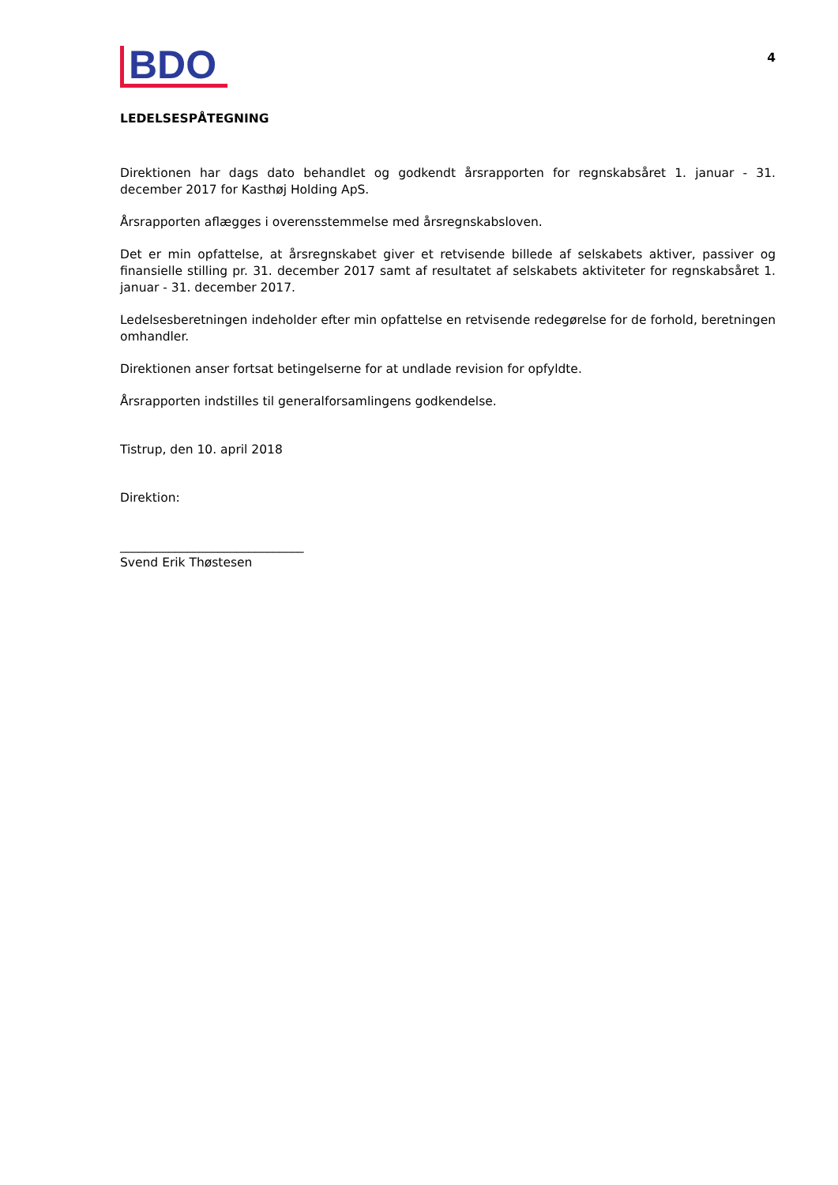BDO
4
LEDELSESPÅTEGNING
Direktionen har dags dato behandlet og godkendt årsrapporten for regnskabsåret 1. januar - 31. december 2017 for Kasthøj Holding ApS.
Årsrapporten aflægges i overensstemmelse med årsregnskabsloven.
Det er min opfattelse, at årsregnskabet giver et retvisende billede af selskabets aktiver, passiver og finansielle stilling pr. 31. december 2017 samt af resultatet af selskabets aktiviteter for regnskabsåret 1. januar - 31. december 2017.
Ledelsesberetningen indeholder efter min opfattelse en retvisende redegørelse for de forhold, beretningen omhandler.
Direktionen anser fortsat betingelserne for at undlade revision for opfyldte.
Årsrapporten indstilles til generalforsamlingens godkendelse.
Tistrup, den 10. april 2018
Direktion:
______________________________
Svend Erik Thøstesen